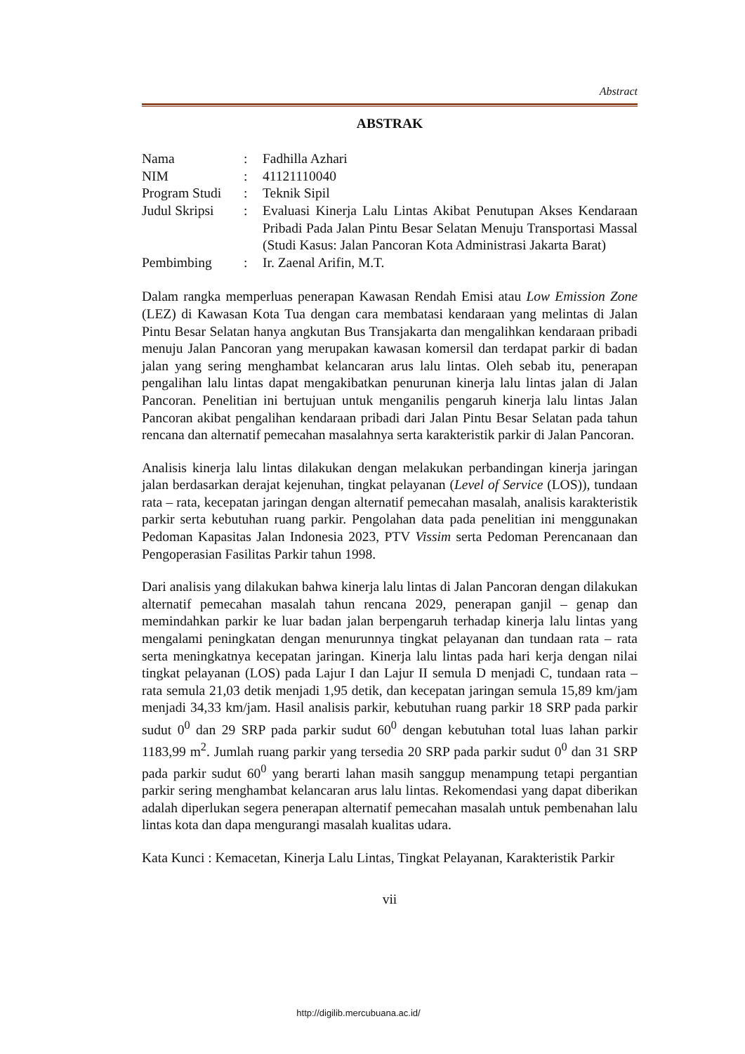Abstract
ABSTRAK
| Nama | : | Fadhilla Azhari |
| NIM | : | 41121110040 |
| Program Studi | : | Teknik Sipil |
| Judul Skripsi | : | Evaluasi Kinerja Lalu Lintas Akibat Penutupan Akses Kendaraan Pribadi Pada Jalan Pintu Besar Selatan Menuju Transportasi Massal (Studi Kasus: Jalan Pancoran Kota Administrasi Jakarta Barat) |
| Pembimbing | : | Ir. Zaenal Arifin, M.T. |
Dalam rangka memperluas penerapan Kawasan Rendah Emisi atau Low Emission Zone (LEZ) di Kawasan Kota Tua dengan cara membatasi kendaraan yang melintas di Jalan Pintu Besar Selatan hanya angkutan Bus Transjakarta dan mengalihkan kendaraan pribadi menuju Jalan Pancoran yang merupakan kawasan komersil dan terdapat parkir di badan jalan yang sering menghambat kelancaran arus lalu lintas. Oleh sebab itu, penerapan pengalihan lalu lintas dapat mengakibatkan penurunan kinerja lalu lintas jalan di Jalan Pancoran. Penelitian ini bertujuan untuk menganilis pengaruh kinerja lalu lintas Jalan Pancoran akibat pengalihan kendaraan pribadi dari Jalan Pintu Besar Selatan pada tahun rencana dan alternatif pemecahan masalahnya serta karakteristik parkir di Jalan Pancoran.
Analisis kinerja lalu lintas dilakukan dengan melakukan perbandingan kinerja jaringan jalan berdasarkan derajat kejenuhan, tingkat pelayanan (Level of Service (LOS)), tundaan rata – rata, kecepatan jaringan dengan alternatif pemecahan masalah, analisis karakteristik parkir serta kebutuhan ruang parkir. Pengolahan data pada penelitian ini menggunakan Pedoman Kapasitas Jalan Indonesia 2023, PTV Vissim serta Pedoman Perencanaan dan Pengoperasian Fasilitas Parkir tahun 1998.
Dari analisis yang dilakukan bahwa kinerja lalu lintas di Jalan Pancoran dengan dilakukan alternatif pemecahan masalah tahun rencana 2029, penerapan ganjil – genap dan memindahkan parkir ke luar badan jalan berpengaruh terhadap kinerja lalu lintas yang mengalami peningkatan dengan menurunnya tingkat pelayanan dan tundaan rata – rata serta meningkatnya kecepatan jaringan. Kinerja lalu lintas pada hari kerja dengan nilai tingkat pelayanan (LOS) pada Lajur I dan Lajur II semula D menjadi C, tundaan rata – rata semula 21,03 detik menjadi 1,95 detik, dan kecepatan jaringan semula 15,89 km/jam menjadi 34,33 km/jam. Hasil analisis parkir, kebutuhan ruang parkir 18 SRP pada parkir sudut 0<sup>0</sup> dan 29 SRP pada parkir sudut 60<sup>0</sup> dengan kebutuhan total luas lahan parkir 1183,99 m<sup>2</sup>. Jumlah ruang parkir yang tersedia 20 SRP pada parkir sudut 0<sup>0</sup> dan 31 SRP pada parkir sudut 60<sup>0</sup> yang berarti lahan masih sanggup menampung tetapi pergantian parkir sering menghambat kelancaran arus lalu lintas. Rekomendasi yang dapat diberikan adalah diperlukan segera penerapan alternatif pemecahan masalah untuk pembenahan lalu lintas kota dan dapa mengurangi masalah kualitas udara.
Kata Kunci : Kemacetan, Kinerja Lalu Lintas, Tingkat Pelayanan, Karakteristik Parkir
vii
http://digilib.mercubuana.ac.id/